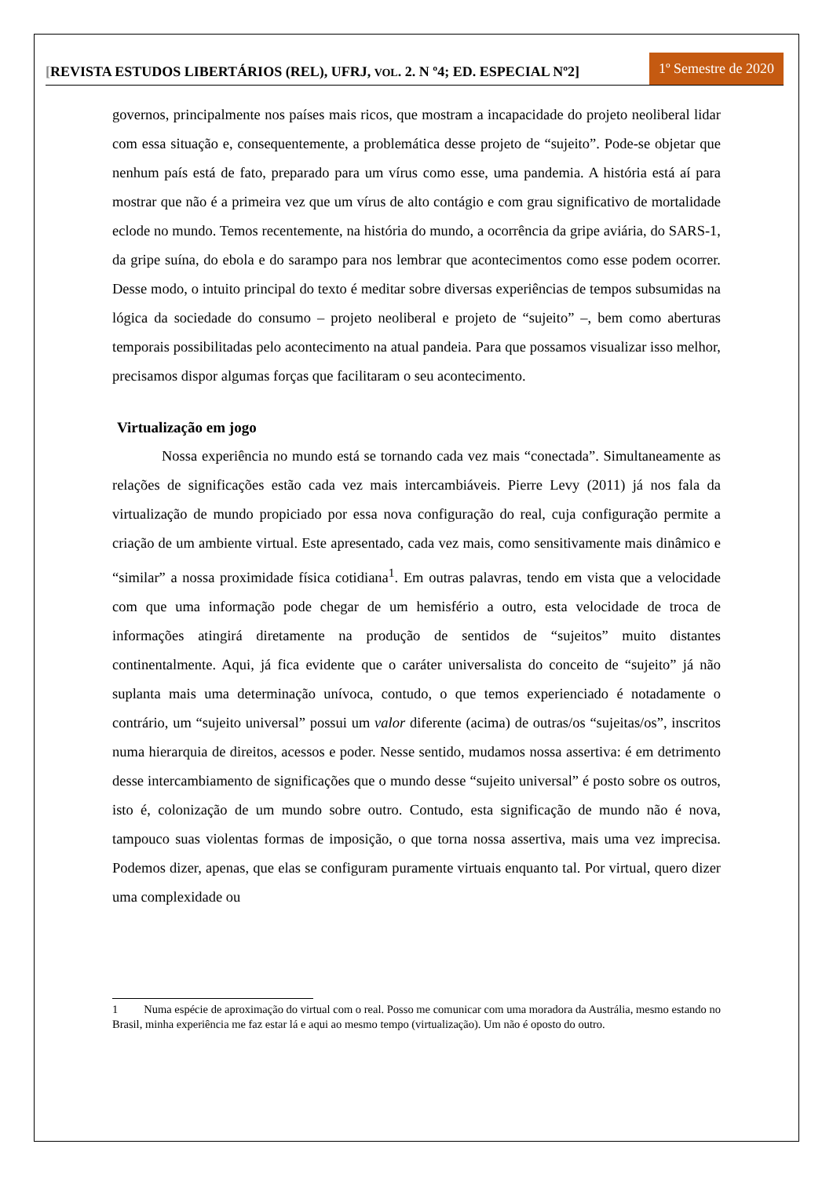[REVISTA ESTUDOS LIBERTÁRIOS (REL), UFRJ, VOL. 2. N º4; ED. ESPECIAL Nº2]
1º Semestre de 2020
governos, principalmente nos países mais ricos, que mostram a incapacidade do projeto neoliberal lidar com essa situação e, consequentemente, a problemática desse projeto de “sujeito”. Pode-se objetar que nenhum país está de fato, preparado para um vírus como esse, uma pandemia. A história está aí para mostrar que não é a primeira vez que um vírus de alto contágio e com grau significativo de mortalidade eclode no mundo. Temos recentemente, na história do mundo, a ocorrência da gripe aviária, do SARS-1, da gripe suína, do ebola e do sarampo para nos lembrar que acontecimentos como esse podem ocorrer. Desse modo, o intuito principal do texto é meditar sobre diversas experiências de tempos subsumidas na lógica da sociedade do consumo – projeto neoliberal e projeto de “sujeito” –, bem como aberturas temporais possibilitadas pelo acontecimento na atual pandeia. Para que possamos visualizar isso melhor, precisamos dispor algumas forças que facilitaram o seu acontecimento.
Virtualização em jogo
Nossa experiência no mundo está se tornando cada vez mais “conectada”. Simultaneamente as relações de significações estão cada vez mais intercambiáveis. Pierre Levy (2011) já nos fala da virtualização de mundo propiciado por essa nova configuração do real, cuja configuração permite a criação de um ambiente virtual. Este apresentado, cada vez mais, como sensitivamente mais dinâmico e “similar” a nossa proximidade física cotidiana<sup>1</sup>. Em outras palavras, tendo em vista que a velocidade com que uma informação pode chegar de um hemisfério a outro, esta velocidade de troca de informações atingirá diretamente na produção de sentidos de “sujeitos” muito distantes continentalmente. Aqui, já fica evidente que o caráter universalista do conceito de “sujeito” já não suplanta mais uma determinação unívoca, contudo, o que temos experienciado é notadamente o contrário, um “sujeito universal” possui um valor diferente (acima) de outras/os “sujeitas/os”, inscritos numa hierarquia de direitos, acessos e poder. Nesse sentido, mudamos nossa assertiva: é em detrimento desse intercambiamento de significações que o mundo desse “sujeito universal” é posto sobre os outros, isto é, colonização de um mundo sobre outro. Contudo, esta significação de mundo não é nova, tampouco suas violentas formas de imposição, o que torna nossa assertiva, mais uma vez imprecisa. Podemos dizer, apenas, que elas se configuram puramente virtuais enquanto tal. Por virtual, quero dizer uma complexidade ou
1 Numa espécie de aproximação do virtual com o real. Posso me comunicar com uma moradora da Austrália, mesmo estando no Brasil, minha experiência me faz estar lá e aqui ao mesmo tempo (virtualização). Um não é oposto do outro.